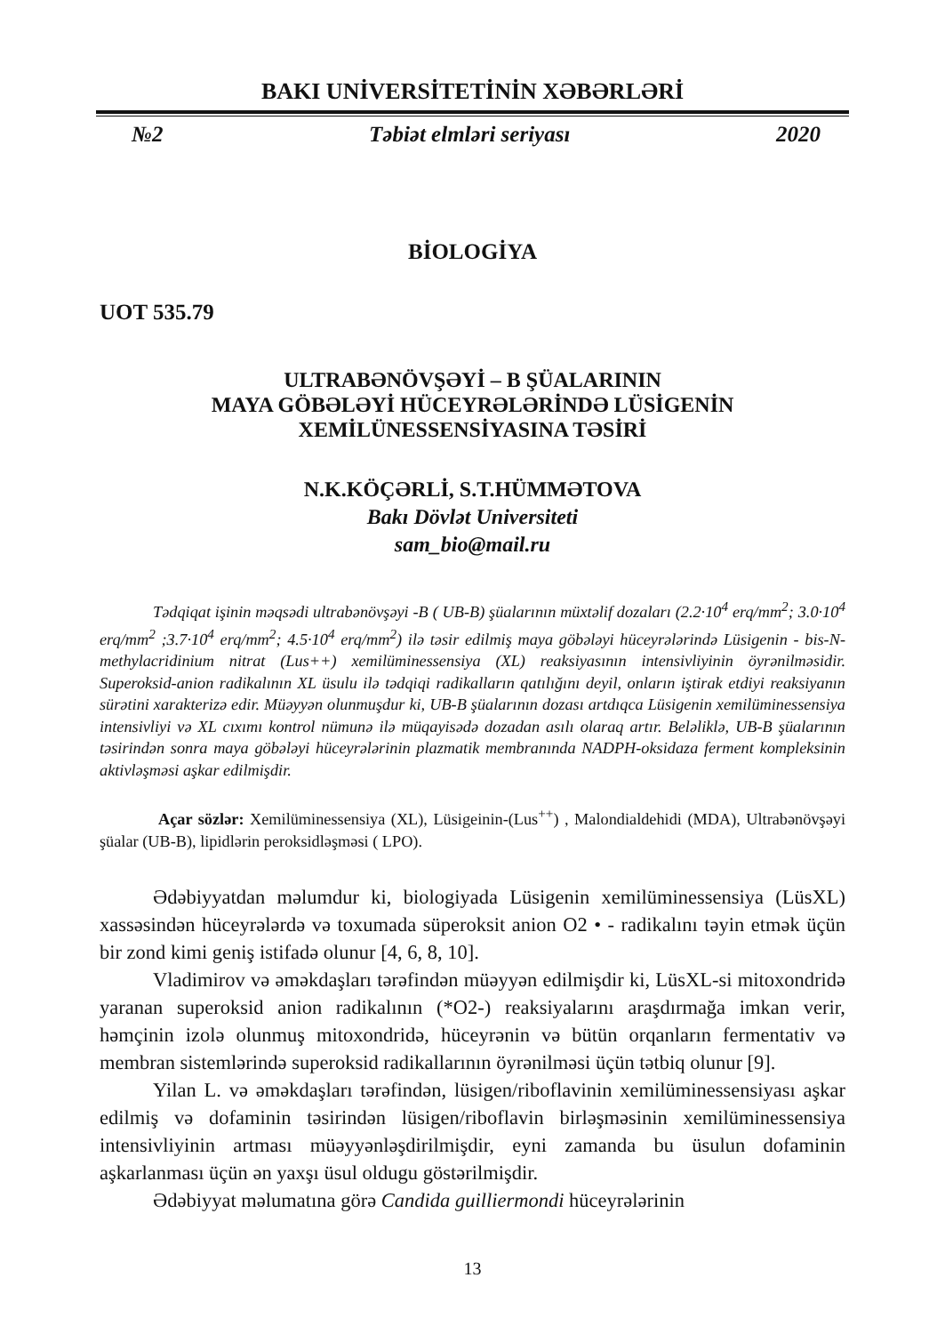BAKI UNİVERSİTETİNİN XƏBƏRLƏRİ
№2 Təbiət elmləri seriyası 2020
BİOLOGİYA
UOT 535.79
ULTRABƏNÖVŞƏYİ – B ŞÜALARININ
MAYA GÖBƏLƏYİ HÜCEYRƏLƏRİNDƏ LÜSİGENİN
XEMİLÜNESSENSİYASINA TƏSİRİ
N.K.KÖÇƏRLİ, S.T.HÜMMƏTOVA
Bakı Dövlət Universiteti
sam_bio@mail.ru
Tədqiqat işinin məqsədi ultrabənövşəyi -B ( UB-B) şüalarının müxtəlif dozaları (2.2·10<sup>4</sup> erq/mm<sup>2</sup>; 3.0·10<sup>4</sup> erq/mm<sup>2</sup> ;3.7·10<sup>4</sup> erq/mm<sup>2</sup>; 4.5·10<sup>4</sup> erq/mm<sup>2</sup>) ilə təsir edilmiş maya göbələyi hüceyrələrində Lüsigenin - bis-N-methylacridinium nitrat (Lus++) xemilüminessensiya (XL) reaksiyasının intensivliyinin öyrənilməsidir. Superoksid-anion radikalının XL üsulu ilə tədqiqi radikalların qatılığını deyil, onların iştirak etdiyi reaksiyanın sürətini xarakterizə edir. Müəyyən olunmuşdur ki, UB-B şüalarının dozası artdıqca Lüsigenin xemilüminessensiya intensivliyi və XL cıxımı kontrol nümunə ilə müqayisədə dozadan asılı olaraq artır. Beləliklə, UB-B şüalarının təsirindən sonra maya göbələyi hüceyrələrinin plazmatik membranında NADPH-oksidaza ferment kompleksinin aktivləşməsi aşkar edilmişdir.
Açar sözlər: Xemilüminessensiya (XL), Lüsigeinin-(Lus<sup>++</sup>) , Malondialdehidi (MDA), Ultrabənövşəyi şüalar (UB-B), lipidlərin peroksidləşməsi ( LPO).
Ədəbiyyatdan məlumdur ki, biologiyada Lüsigenin xemilüminessensiya (LüsXL) xassəsindən hüceyrələrdə və toxumada süperoksit anion O2 • - radikalını təyin etmək üçün bir zond kimi geniş istifadə olunur [4, 6, 8, 10].
Vladimirov və əməkdaşları tərəfindən müəyyən edilmişdir ki, LüsXL-si mitoxondridə yaranan superoksid anion radikalının (*O2-) reaksiyalarını araşdırmağa imkan verir, həmçinin izolə olunmuş mitoxondridə, hüceyrənin və bütün orqanların fermentativ və membran sistemlərində superoksid radikallarının öyrənilməsi üçün tətbiq olunur [9].
Yilan L. və əməkdaşları tərəfindən, lüsigen/riboflavinin xemilüminessensiyası aşkar edilmiş və dofaminin təsirindən lüsigen/riboflavin birləşməsinin xemilüminessensiya intensivliyinin artması müəyyənləşdirilmişdir, eyni zamanda bu üsulun dofaminin aşkarlanması üçün ən yaxşı üsul oldugu göstərilmişdir.
Ədəbiyyat məlumatına görə Candida guilliermondi hüceyrələrinin
13